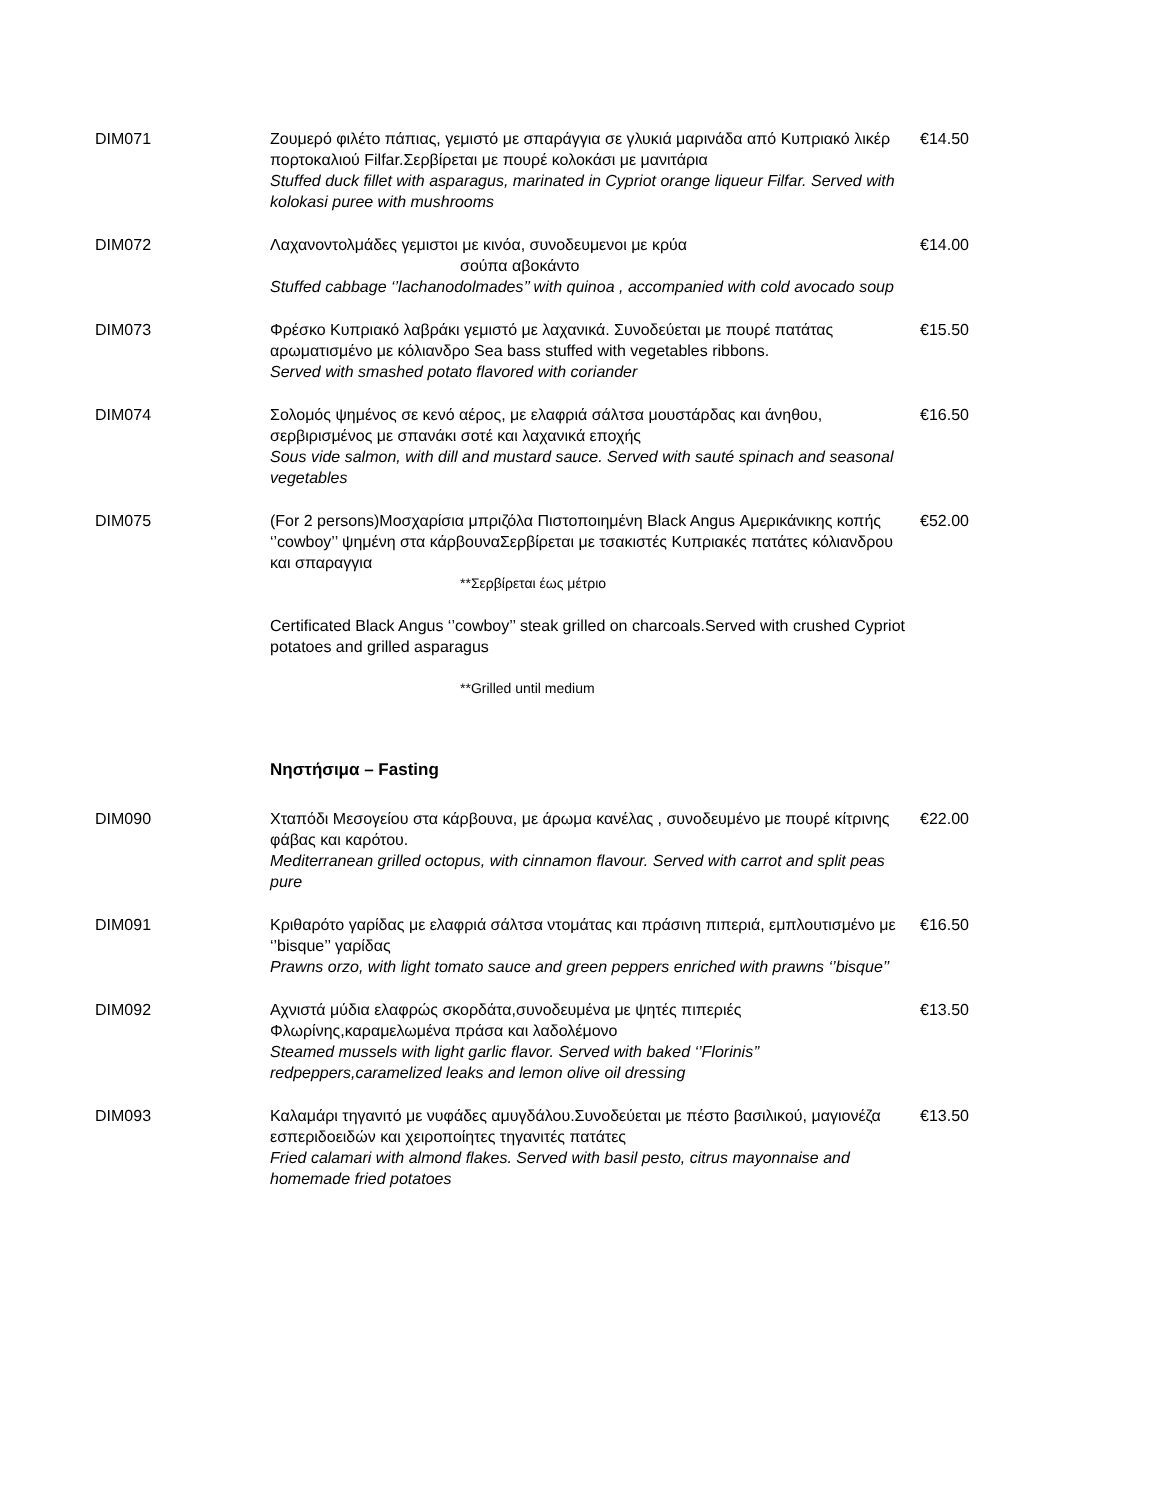DIM071 Ζουμερό φιλέτο πάπιας, γεμιστό με σπαράγγια σε γλυκιά μαρινάδα από Κυπριακό λικέρ πορτοκαλιού Filfar.Σερβίρεται με πουρέ κολοκάσι με μανιτάρια
Stuffed duck fillet with asparagus, marinated in Cypriot orange liqueur Filfar. Served with kolokasi puree with mushrooms
€14.50
DIM072 Λαχανοντολμάδες γεμιστοι με κινόα, συνοδευμενοι με κρύα
σούπα αβοκάντο
Stuffed cabbage ‘’lachanodolmades’’ with quinoa , accompanied with cold avocado soup
€14.00
DIM073 Φρέσκο Κυπριακό λαβράκι γεμιστό με λαχανικά. Συνοδεύεται με πουρέ πατάτας αρωματισμένο με κόλιανδρο Sea bass stuffed with vegetables ribbons.
Served with smashed potato flavored with coriander
€15.50
DIM074 Σολομός ψημένος σε κενό αέρος, με ελαφριά σάλτσα μουστάρδας και άνηθου, σερβιρισμένος με σπανάκι σοτέ και λαχανικά εποχής
Sous vide salmon, with dill and mustard sauce. Served with sauté spinach and seasonal vegetables
€16.50
DIM075 (For 2 persons)Μοσχαρίσια μπριζόλα Πιστοποιημένη Black Angus Αμερικάνικης κοπής ‘’cowboy’’ ψημένη στα κάρβουναΣερβίρεται με τσακιστές Κυπριακές πατάτες κόλιανδρου και σπαραγγια
**Σερβίρεται έως μέτριο
Certificated Black Angus ‘’cowboy’’ steak grilled on charcoals.Served with crushed Cypriot potatoes and grilled asparagus
**Grilled until medium
€52.00
Νηστήσιμα – Fasting
DIM090 Χταπόδι Μεσογείου στα κάρβουνα, με άρωμα κανέλας , συνοδευμένο με πουρέ κίτρινης φάβας και καρότου.
Mediterranean grilled octopus, with cinnamon flavour. Served with carrot and split peas pure
€22.00
DIM091 Κριθαρότο γαρίδας με ελαφριά σάλτσα ντομάτας και πράσινη πιπεριά, εμπλουτισμένο με ‘’bisque’’ γαρίδας
Prawns orzo, with light tomato sauce and green peppers enriched with prawns ‘’bisque’’
€16.50
DIM092 Αχνιστά μύδια ελαφρώς σκορδάτα,συνοδευμένα με ψητές πιπεριές Φλωρίνης,καραμελωμένα πράσα και λαδολέμονο
Steamed mussels with light garlic flavor. Served with baked ‘’Florinis’’ redpeppers,caramelized leaks and lemon olive oil dressing
€13.50
DIM093 Καλαμάρι τηγανιτό με νυφάδες αμυγδάλου.Συνοδεύεται με πέστο βασιλικού, μαγιονέζα εσπεριδοειδών και χειροποίητες τηγανιτές πατάτες
Fried calamari with almond flakes. Served with basil pesto, citrus mayonnaise and homemade fried potatoes
€13.50